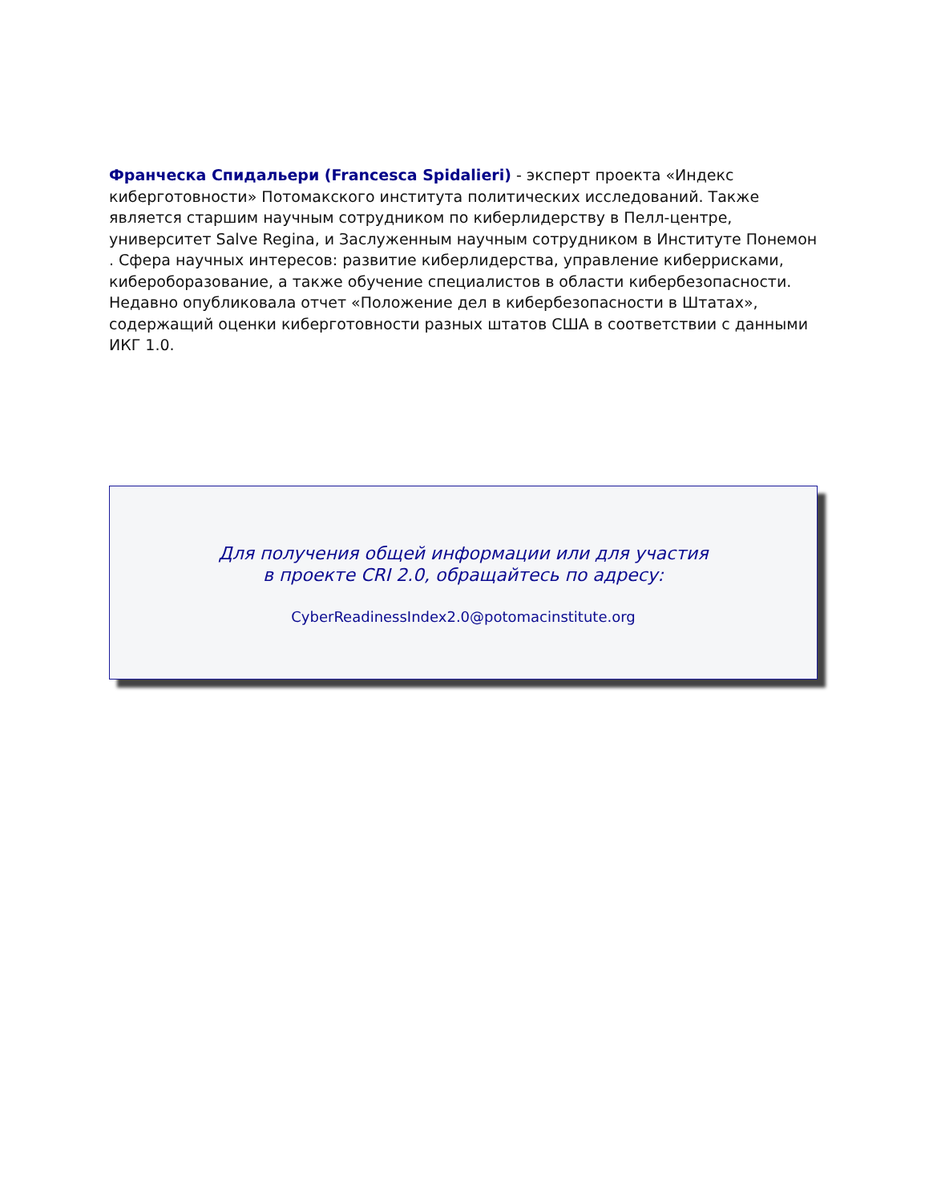Франческа Спидальери (Francesca Spidalieri) - эксперт проекта «Индекс киберготовности» Потомакского института политических исследований. Также является старшим научным сотрудником по киберлидерству в Пелл-центре, университет Salve Regina, и Заслуженным научным сотрудником в Институте Понемон . Сфера научных интересов: развитие киберлидерства, управление киберрисками, кибероборазование, а также обучение специалистов в области кибербезопасности. Недавно опубликовала отчет «Положение дел в кибербезопасности в Штатах», содержащий оценки киберготовности разных штатов США в соответствии с данными ИКГ 1.0.
Для получения общей информации или для участия
в проекте CRI 2.0, обращайтесь по адресу:
CyberReadinessIndex2.0@potomacinstitute.org